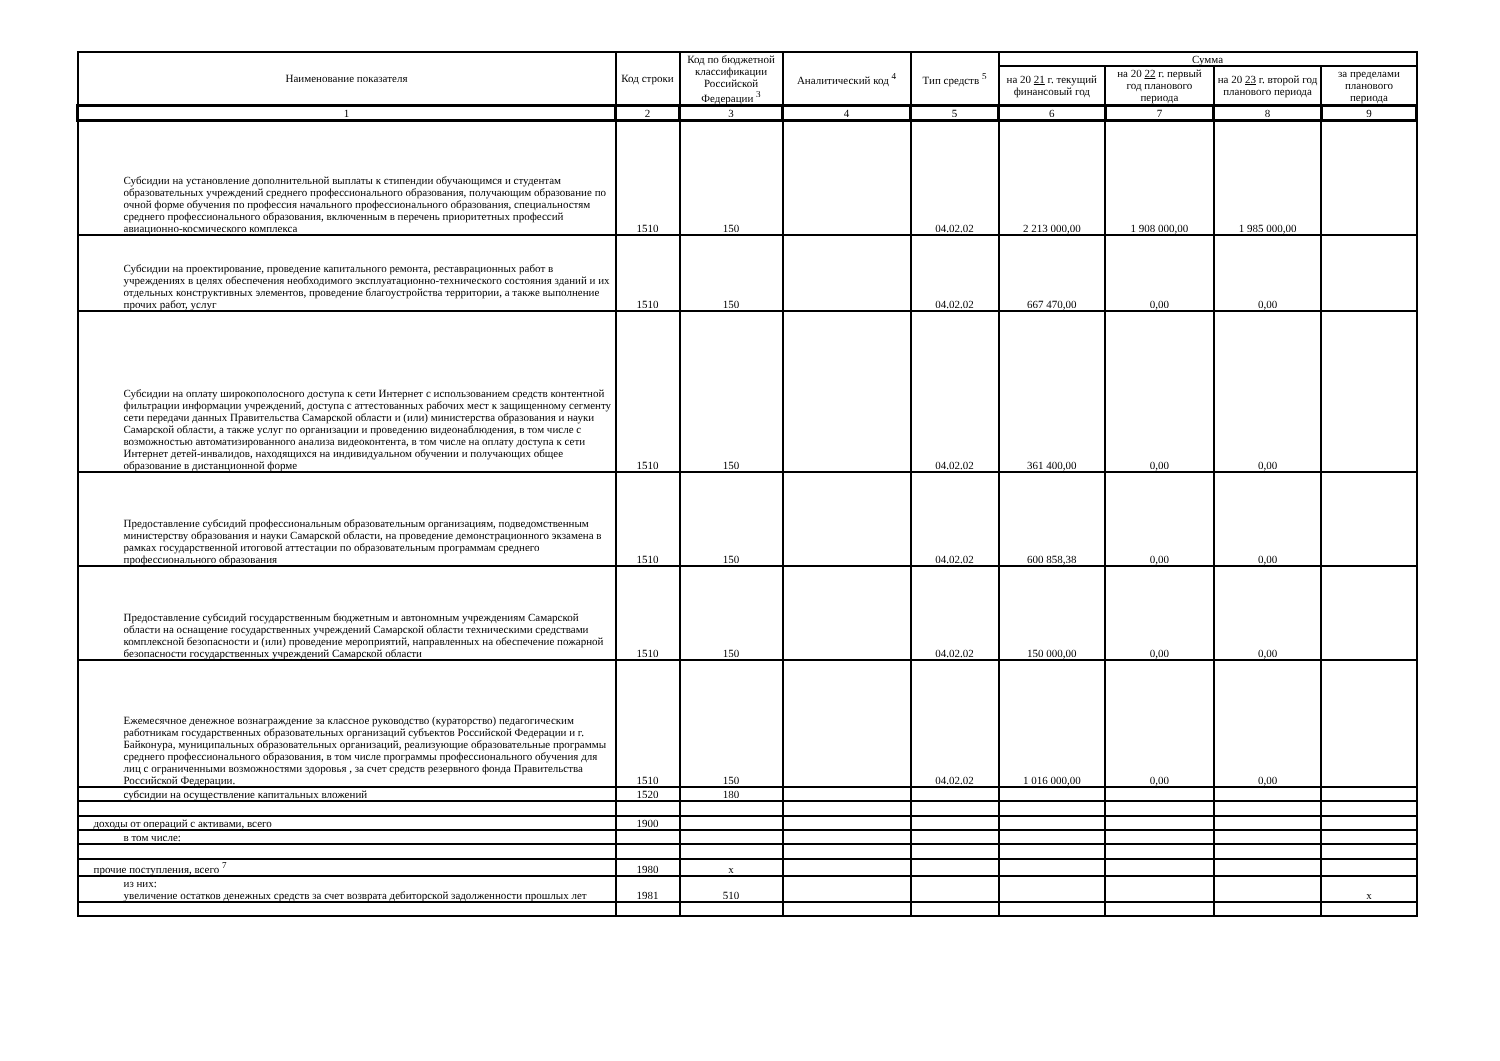| Наименование показателя | Код строки | Код по бюджетной классификации Российской Федерации <sup>3</sup> | Аналитический код <sup>4</sup> | Тип средств <sup>5</sup> | Сумма | | | |
| --- | --- | --- | --- | --- | --- | --- | --- | --- |
| | | | | | на 20 21 г. текущий финансовый год | на 20 22 г. первый год планового периода | на 20 23 г. второй год планового периода | за пределами планового периода |
| 1 | 2 | 3 | 4 | 5 | 6 | 7 | 8 | 9 |
| Субсидии на установление дополнительной выплаты к стипендии обучающимся и студентам образовательных учреждений среднего профессионального образования, получающим образование по очной форме обучения по профессия начального профессионального образования, специальностям среднего профессионального образования, включенным в перечень приоритетных профессий авиационно-космического комплекса | 1510 | 150 | | 04.02.02 | 2 213 000,00 | 1 908 000,00 | 1 985 000,00 | |
| Субсидии на проектирование, проведение капитального ремонта, реставрационных работ в учреждениях в целях обеспечения необходимого эксплуатационно-технического состояния зданий и их отдельных конструктивных элементов, проведение благоустройства территории, а также выполнение прочих работ, услуг | 1510 | 150 | | 04.02.02 | 667 470,00 | 0,00 | 0,00 | |
| Субсидии на оплату широкополосного доступа к сети Интернет с использованием средств контентной фильтрации информации учреждений, доступа с аттестованных рабочих мест к защищенному сегменту сети передачи данных Правительства Самарской области и (или) министерства образования и науки Самарской области, а также услуг по организации и проведению видеонаблюдения, в том числе с возможностью автоматизированного анализа видеоконтента, в том числе на оплату доступа к сети Интернет детей-инвалидов, находящихся на индивидуальном обучении и получающих общее образование в дистанционной форме | 1510 | 150 | | 04.02.02 | 361 400,00 | 0,00 | 0,00 | |
| Предоставление субсидий профессиональным образовательным организациям, подведомственным министерству образования и науки Самарской области, на проведение демонстрационного экзамена в рамках государственной итоговой аттестации по образовательным программам среднего профессионального образования | 1510 | 150 | | 04.02.02 | 600 858,38 | 0,00 | 0,00 | |
| Предоставление субсидий государственным бюджетным и автономным учреждениям Самарской области на оснащение государственных учреждений Самарской области техническими средствами комплексной безопасности и (или) проведение мероприятий, направленных на обеспечение пожарной безопасности государственных учреждений Самарской области | 1510 | 150 | | 04.02.02 | 150 000,00 | 0,00 | 0,00 | |
| Ежемесячное денежное вознаграждение за классное руководство (кураторство) педагогическим работникам государственных образовательных организаций субъектов Российской Федерации и г. Байконура, муниципальных образовательных организаций, реализующие образовательные программы среднего профессионального образования, в том числе программы профессионального обучения для лиц с ограниченными возможностями здоровья , за счет средств резервного фонда Правительства Российской Федерации. | 1510 | 150 | | 04.02.02 | 1 016 000,00 | 0,00 | 0,00 | |
| субсидии на осуществление капитальных вложений | 1520 | 180 | | | | | | |
| доходы от операций с активами, всего | 1900 | | | | | | | |
| в том числе: | | | | | | | | |
| прочие поступления, всего <sup>7</sup> | 1980 | x | | | | | | |
| из них: увеличение остатков денежных средств за счет возврата дебиторской задолженности прошлых лет | 1981 | 510 | | | | | | x |